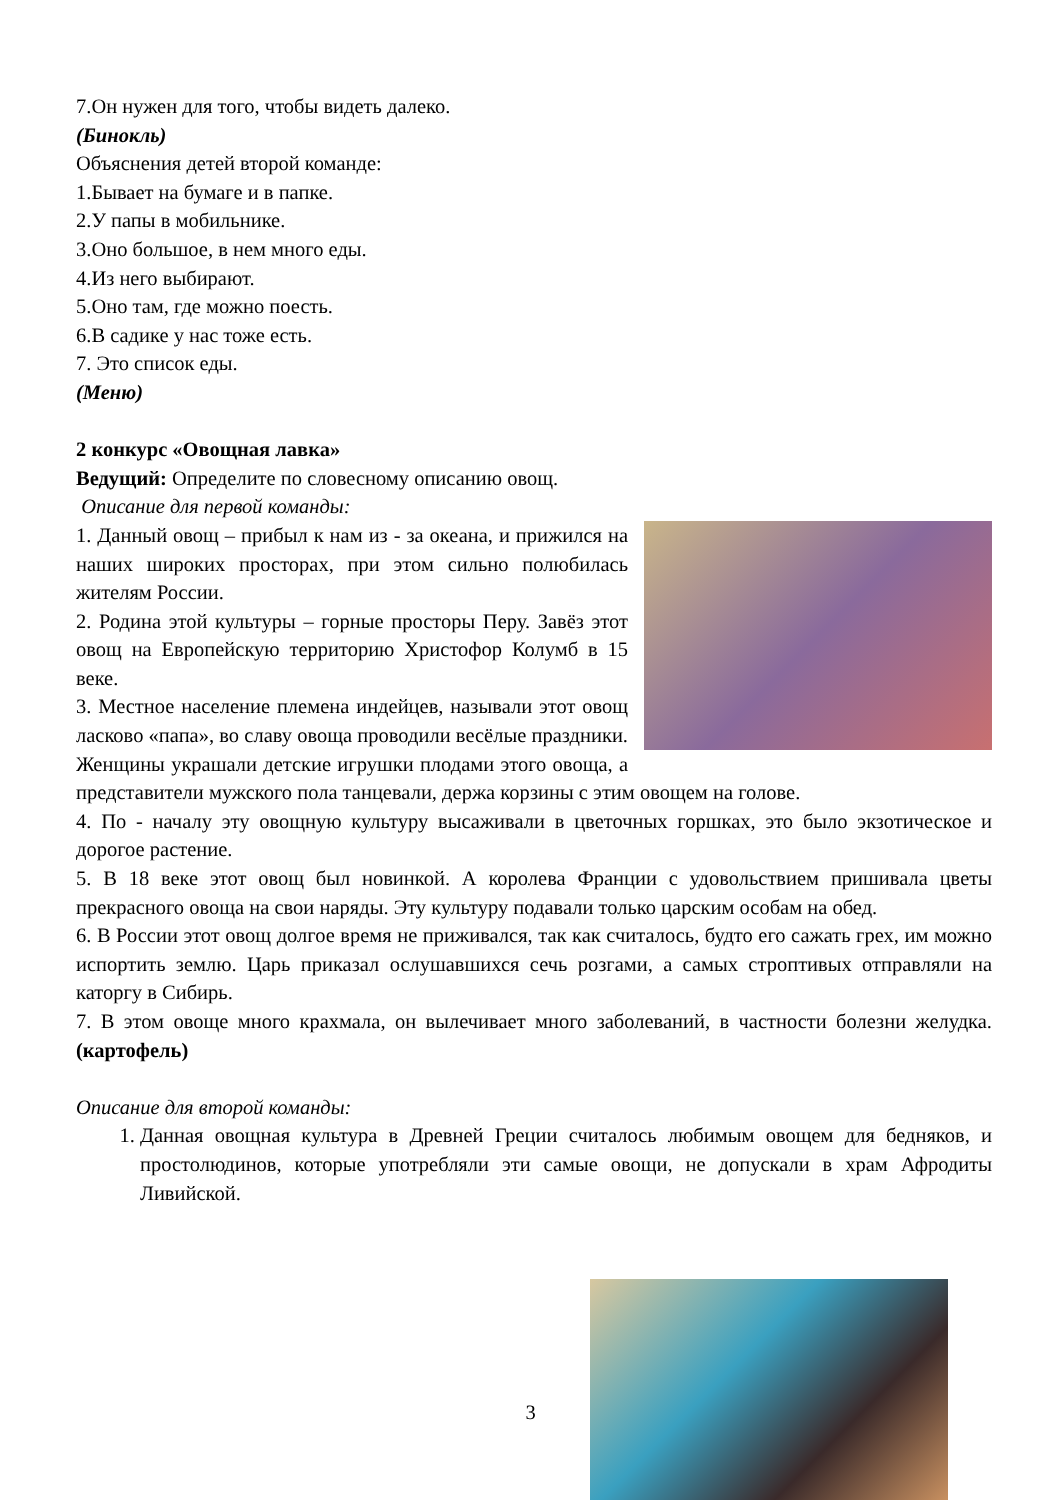7.Он нужен для того, чтобы видеть далеко.
(Бинокль)
Объяснения детей второй команде:
1.Бывает на бумаге и в папке.
2.У папы в мобильнике.
3.Оно большое, в нем много еды.
4.Из него выбирают.
5.Оно там, где можно поесть.
6.В садике у нас тоже есть.
7. Это список еды.
(Меню)
2 конкурс «Овощная лавка»
Ведущий: Определите по словесному описанию овощ.
Описание для первой команды:
1. Данный овощ – прибыл к нам из - за океана, и прижился на наших широких просторах, при этом сильно полюбилась жителям России.
2. Родина этой культуры – горные просторы Перу. Завёз этот овощ на Европейскую территорию Христофор Колумб в 15 веке.
3. Местное население племена индейцев, называли этот овощ ласково «папа», во славу овоща проводили весёлые праздники. Женщины украшали детские игрушки плодами этого овоща, а представители мужского пола танцевали, держа корзины с этим овощем на голове.
4. По - началу эту овощную культуру высаживали в цветочных горшках, это было экзотическое и дорогое растение.
5. В 18 веке этот овощ был новинкой. А королева Франции с удовольствием пришивала цветы прекрасного овоща на свои наряды. Эту культуру подавали только царским особам на обед.
6. В России этот овощ долгое время не приживался, так как считалось, будто его сажать грех, им можно испортить землю. Царь приказал ослушавшихся сечь розгами, а самых строптивых отправляли на каторгу в Сибирь.
7. В этом овоще много крахмала, он вылечивает много заболеваний, в частности болезни желудка.(картофель)
Описание для второй команды:
1. Данная овощная культура в Древней Греции считалось любимым овощем для бедняков, и простолюдинов, которые употребляли эти самые овощи, не допускали в храм Афродиты Ливийской.
3